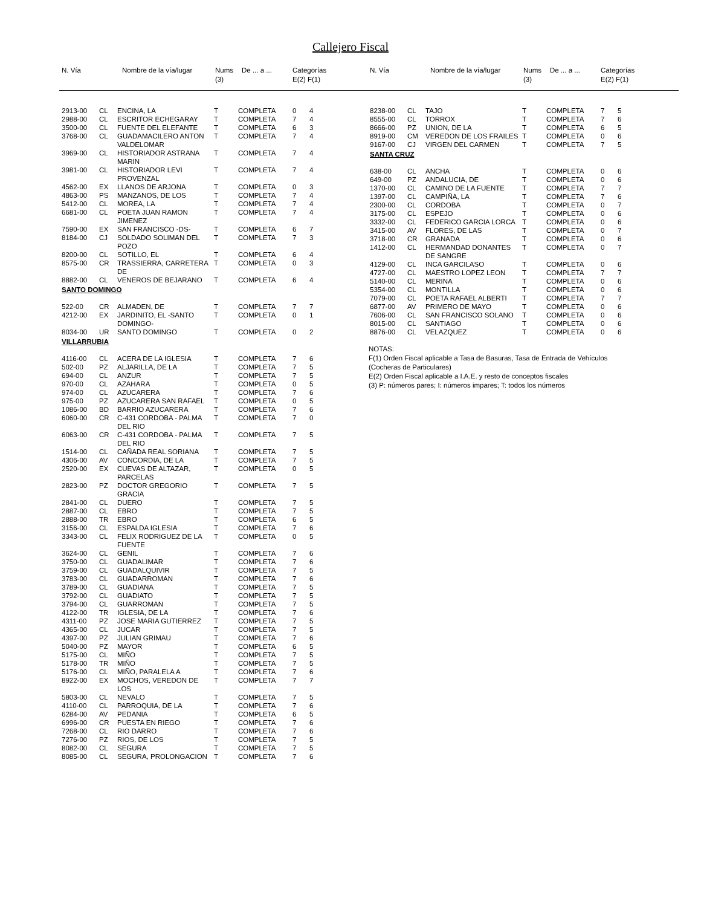Callejero Fiscal
| N. Vía | | Nombre de la vía/lugar | Nums (3) | De ... a ... | Categorías E(2) F(1) |
| --- | --- | --- | --- | --- | --- |
| N. Vía | | Nombre de la vía/lugar | Nums (3) | De ... a ... | Categorías E(2) F(1) |
| --- | --- | --- | --- | --- | --- |
| 2913-00 | CL | ENCINA, LA | T | COMPLETA | 0 | 4 |
| 2988-00 | CL | ESCRITOR ECHEGARAY | T | COMPLETA | 7 | 4 |
| 3500-00 | CL | FUENTE DEL ELEFANTE | T | COMPLETA | 6 | 3 |
| 3768-00 | CL | GUADAMACILERO ANTON VALDELOMAR | T | COMPLETA | 7 | 4 |
| 3969-00 | CL | HISTORIADOR ASTRANA MARIN | T | COMPLETA | 7 | 4 |
| 3981-00 | CL | HISTORIADOR LEVI PROVENZAL | T | COMPLETA | 7 | 4 |
| 4562-00 | EX | LLANOS DE ARJONA | T | COMPLETA | 0 | 3 |
| 4863-00 | PS | MANZANOS, DE LOS | T | COMPLETA | 7 | 4 |
| 5412-00 | CL | MOREA, LA | T | COMPLETA | 7 | 4 |
| 6681-00 | CL | POETA JUAN RAMON JIMENEZ | T | COMPLETA | 7 | 4 |
| 7590-00 | EX | SAN FRANCISCO -DS- | T | COMPLETA | 6 | 7 |
| 8184-00 | CJ | SOLDADO SOLIMAN DEL POZO | T | COMPLETA | 7 | 3 |
| 8200-00 | CL | SOTILLO, EL | T | COMPLETA | 6 | 4 |
| 8575-00 | CR | TRASSIERRA, CARRETERA DE | T | COMPLETA | 0 | 3 |
| 8882-00 | CL | VENEROS DE BEJARANO | T | COMPLETA | 6 | 4 |
| SANTO DOMINGO | | | | | | |
| 522-00 | CR | ALMADEN, DE | T | COMPLETA | 7 | 7 |
| 4212-00 | EX | JARDINITO, EL -SANTO DOMINGO- | T | COMPLETA | 0 | 1 |
| 8034-00 | UR | SANTO DOMINGO | T | COMPLETA | 0 | 2 |
| VILLARRUBIA | | | | | | |
| 4116-00 | CL | ACERA DE LA IGLESIA | T | COMPLETA | 7 | 6 |
| 502-00 | PZ | ALJARILLA, DE LA | T | COMPLETA | 7 | 5 |
| 694-00 | CL | ANZUR | T | COMPLETA | 7 | 5 |
| 970-00 | CL | AZAHARA | T | COMPLETA | 0 | 5 |
| 974-00 | CL | AZUCARERA | T | COMPLETA | 7 | 6 |
| 975-00 | PZ | AZUCARERA SAN RAFAEL | T | COMPLETA | 0 | 5 |
| 1086-00 | BD | BARRIO AZUCARERA | T | COMPLETA | 7 | 6 |
| 6060-00 | CR | C-431 CORDOBA - PALMA DEL RIO | T | COMPLETA | 7 | 0 |
| 6063-00 | CR | C-431 CORDOBA - PALMA DEL RIO | T | COMPLETA | 7 | 5 |
| 1514-00 | CL | CAÑADA REAL SORIANA | T | COMPLETA | 7 | 5 |
| 4306-00 | AV | CONCORDIA, DE LA | T | COMPLETA | 7 | 5 |
| 2520-00 | EX | CUEVAS DE ALTAZAR, PARCELAS | T | COMPLETA | 0 | 5 |
| 2823-00 | PZ | DOCTOR GREGORIO GRACIA | T | COMPLETA | 7 | 5 |
| 2841-00 | CL | DUERO | T | COMPLETA | 7 | 5 |
| 2887-00 | CL | EBRO | T | COMPLETA | 7 | 5 |
| 2888-00 | TR | EBRO | T | COMPLETA | 6 | 5 |
| 3156-00 | CL | ESPALDA IGLESIA | T | COMPLETA | 7 | 6 |
| 3343-00 | CL | FELIX RODRIGUEZ DE LA FUENTE | T | COMPLETA | 0 | 5 |
| 3624-00 | CL | GENIL | T | COMPLETA | 7 | 6 |
| 3750-00 | CL | GUADALIMAR | T | COMPLETA | 7 | 6 |
| 3759-00 | CL | GUADALQUIVIR | T | COMPLETA | 7 | 5 |
| 3783-00 | CL | GUADARROMAN | T | COMPLETA | 7 | 6 |
| 3789-00 | CL | GUADIANA | T | COMPLETA | 7 | 5 |
| 3792-00 | CL | GUADIATO | T | COMPLETA | 7 | 5 |
| 3794-00 | CL | GUARROMAN | T | COMPLETA | 7 | 5 |
| 4122-00 | TR | IGLESIA, DE LA | T | COMPLETA | 7 | 6 |
| 4311-00 | PZ | JOSE MARIA GUTIERREZ | T | COMPLETA | 7 | 5 |
| 4365-00 | CL | JUCAR | T | COMPLETA | 7 | 5 |
| 4397-00 | PZ | JULIAN GRIMAU | T | COMPLETA | 7 | 6 |
| 5040-00 | PZ | MAYOR | T | COMPLETA | 6 | 5 |
| 5175-00 | CL | MIÑO | T | COMPLETA | 7 | 5 |
| 5178-00 | TR | MIÑO | T | COMPLETA | 7 | 5 |
| 5176-00 | CL | MIÑO, PARALELA A | T | COMPLETA | 7 | 6 |
| 8922-00 | EX | MOCHOS, VEREDON DE LOS | T | COMPLETA | 7 | 7 |
| 5803-00 | CL | NEVALO | T | COMPLETA | 7 | 5 |
| 4110-00 | CL | PARROQUIA, DE LA | T | COMPLETA | 7 | 6 |
| 6284-00 | AV | PEDANIA | T | COMPLETA | 6 | 5 |
| 6996-00 | CR | PUESTA EN RIEGO | T | COMPLETA | 7 | 6 |
| 7268-00 | CL | RIO DARRO | T | COMPLETA | 7 | 6 |
| 7276-00 | PZ | RIOS, DE LOS | T | COMPLETA | 7 | 5 |
| 8082-00 | CL | SEGURA | T | COMPLETA | 7 | 5 |
| 8085-00 | CL | SEGURA, PROLONGACION | T | COMPLETA | 7 | 6 |
| 8238-00 | CL | TAJO | T | COMPLETA | 7 | 5 |
| 8555-00 | CL | TORROX | T | COMPLETA | 7 | 6 |
| 8666-00 | PZ | UNION, DE LA | T | COMPLETA | 6 | 5 |
| 8919-00 | CM | VEREDON DE LOS FRAILES | T | COMPLETA | 0 | 6 |
| 9167-00 | CJ | VIRGEN DEL CARMEN | T | COMPLETA | 7 | 5 |
| SANTA CRUZ | | | | | | |
| 638-00 | CL | ANCHA | T | COMPLETA | 0 | 6 |
| 649-00 | PZ | ANDALUCIA, DE | T | COMPLETA | 0 | 6 |
| 1370-00 | CL | CAMINO DE LA FUENTE | T | COMPLETA | 7 | 7 |
| 1397-00 | CL | CAMPIÑA, LA | T | COMPLETA | 7 | 6 |
| 2300-00 | CL | CORDOBA | T | COMPLETA | 0 | 7 |
| 3175-00 | CL | ESPEJO | T | COMPLETA | 0 | 6 |
| 3332-00 | CL | FEDERICO GARCIA LORCA | T | COMPLETA | 0 | 6 |
| 3415-00 | AV | FLORES, DE LAS | T | COMPLETA | 0 | 7 |
| 3718-00 | CR | GRANADA | T | COMPLETA | 0 | 6 |
| 1412-00 | CL | HERMANDAD DONANTES DE SANGRE | T | COMPLETA | 0 | 7 |
| 4129-00 | CL | INCA GARCILASO | T | COMPLETA | 0 | 6 |
| 4727-00 | CL | MAESTRO LOPEZ LEON | T | COMPLETA | 7 | 7 |
| 5140-00 | CL | MERINA | T | COMPLETA | 0 | 6 |
| 5354-00 | CL | MONTILLA | T | COMPLETA | 0 | 6 |
| 7079-00 | CL | POETA RAFAEL ALBERTI | T | COMPLETA | 7 | 7 |
| 6877-00 | AV | PRIMERO DE MAYO | T | COMPLETA | 0 | 6 |
| 7606-00 | CL | SAN FRANCISCO SOLANO | T | COMPLETA | 0 | 6 |
| 8015-00 | CL | SANTIAGO | T | COMPLETA | 0 | 6 |
| 8876-00 | CL | VELAZQUEZ | T | COMPLETA | 0 | 6 |
NOTAS:
F(1) Orden Fiscal aplicable a Tasa de Basuras, Tasa de Entrada de Vehículos (Cocheras de Particulares)
E(2) Orden Fiscal aplicable a I.A.E. y resto de conceptos fiscales
(3) P: números pares; I: números impares; T: todos los números